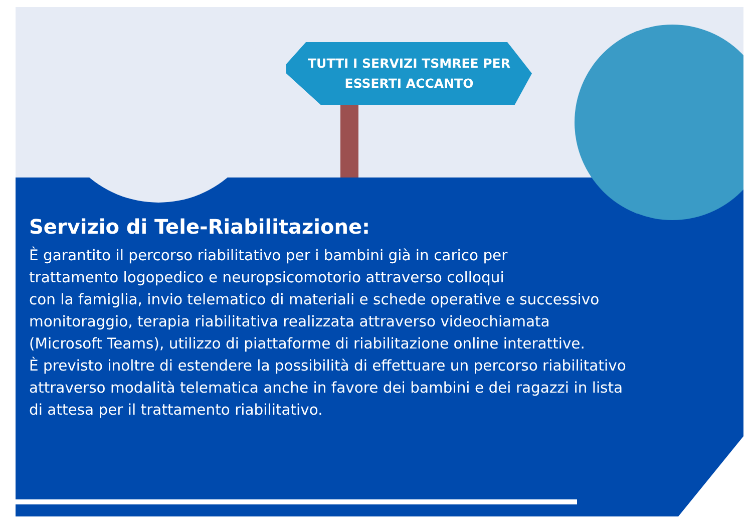TUTTI I SERVIZI TSMREE PER
ESSERTI ACCANTO
Servizio di Tele-Riabilitazione:
È garantito il percorso riabilitativo per i bambini già in carico per
trattamento logopedico e neuropsicomotorio attraverso colloqui
con la famiglia, invio telematico di materiali e schede operative e successivo
monitoraggio, terapia riabilitativa realizzata attraverso videochiamata
(Microsoft Teams), utilizzo di piattaforme di riabilitazione online interattive.
È previsto inoltre di estendere la possibilità di effettuare un percorso riabilitativo
attraverso modalità telematica anche in favore dei bambini e dei ragazzi in lista
di attesa per il trattamento riabilitativo.